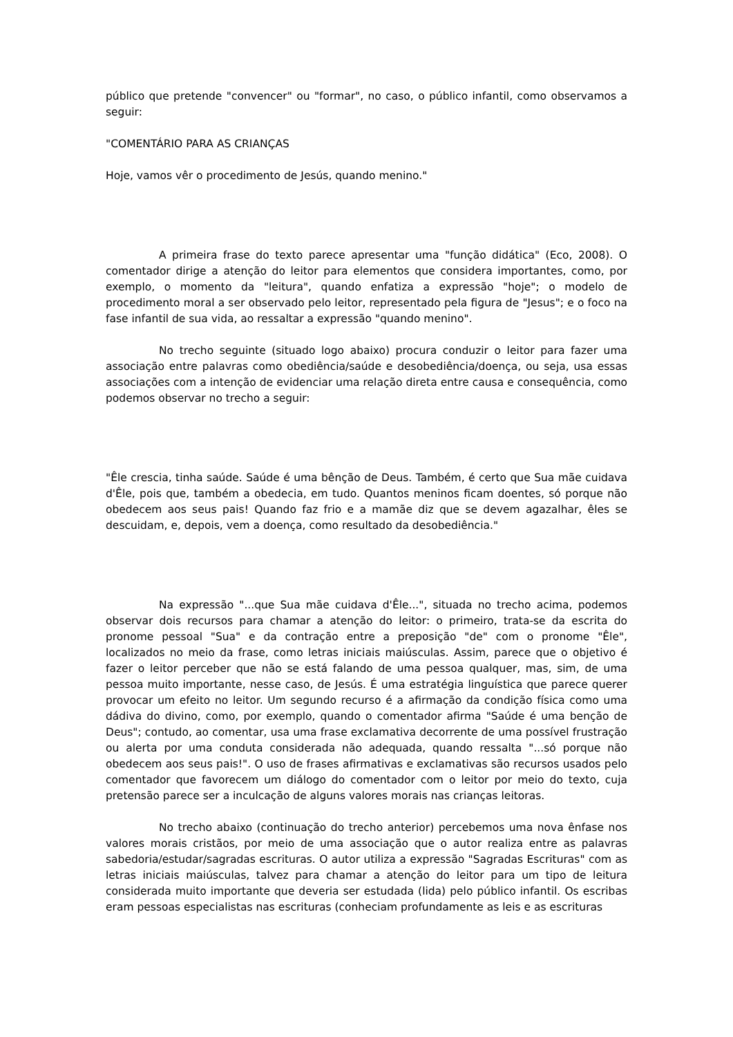público que pretende "convencer" ou "formar", no caso, o público infantil, como observamos a seguir:
"COMENTÁRIO PARA AS CRIANÇAS
Hoje, vamos vêr o procedimento de Jesús, quando menino."
A primeira frase do texto parece apresentar uma "função didática" (Eco, 2008). O comentador dirige a atenção do leitor para elementos que considera importantes, como, por exemplo, o momento da "leitura", quando enfatiza a expressão "hoje"; o modelo de procedimento moral a ser observado pelo leitor, representado pela figura de "Jesus"; e o foco na fase infantil de sua vida, ao ressaltar a expressão "quando menino".
No trecho seguinte (situado logo abaixo) procura conduzir o leitor para fazer uma associação entre palavras como obediência/saúde e desobediência/doença, ou seja, usa essas associações com a intenção de evidenciar uma relação direta entre causa e consequência, como podemos observar no trecho a seguir:
"Êle crescia, tinha saúde. Saúde é uma bênção de Deus. Também, é certo que Sua mãe cuidava d'Êle, pois que, também a obedecia, em tudo. Quantos meninos ficam doentes, só porque não obedecem aos seus pais! Quando faz frio e a mamãe diz que se devem agazalhar, êles se descuidam, e, depois, vem a doença, como resultado da desobediência."
Na expressão "...que Sua mãe cuidava d'Êle...", situada no trecho acima, podemos observar dois recursos para chamar a atenção do leitor: o primeiro, trata-se da escrita do pronome pessoal "Sua" e da contração entre a preposição "de" com o pronome "Êle", localizados no meio da frase, como letras iniciais maiúsculas. Assim, parece que o objetivo é fazer o leitor perceber que não se está falando de uma pessoa qualquer, mas, sim, de uma pessoa muito importante, nesse caso, de Jesús. É uma estratégia linguística que parece querer provocar um efeito no leitor. Um segundo recurso é a afirmação da condição física como uma dádiva do divino, como, por exemplo, quando o comentador afirma "Saúde é uma benção de Deus"; contudo, ao comentar, usa uma frase exclamativa decorrente de uma possível frustração ou alerta por uma conduta considerada não adequada, quando ressalta "...só porque não obedecem aos seus pais!". O uso de frases afirmativas e exclamativas são recursos usados pelo comentador que favorecem um diálogo do comentador com o leitor por meio do texto, cuja pretensão parece ser a inculcação de alguns valores morais nas crianças leitoras.
No trecho abaixo (continuação do trecho anterior) percebemos uma nova ênfase nos valores morais cristãos, por meio de uma associação que o autor realiza entre as palavras sabedoria/estudar/sagradas escrituras. O autor utiliza a expressão "Sagradas Escrituras" com as letras iniciais maiúsculas, talvez para chamar a atenção do leitor para um tipo de leitura considerada muito importante que deveria ser estudada (lida) pelo público infantil. Os escribas eram pessoas especialistas nas escrituras (conheciam profundamente as leis e as escrituras